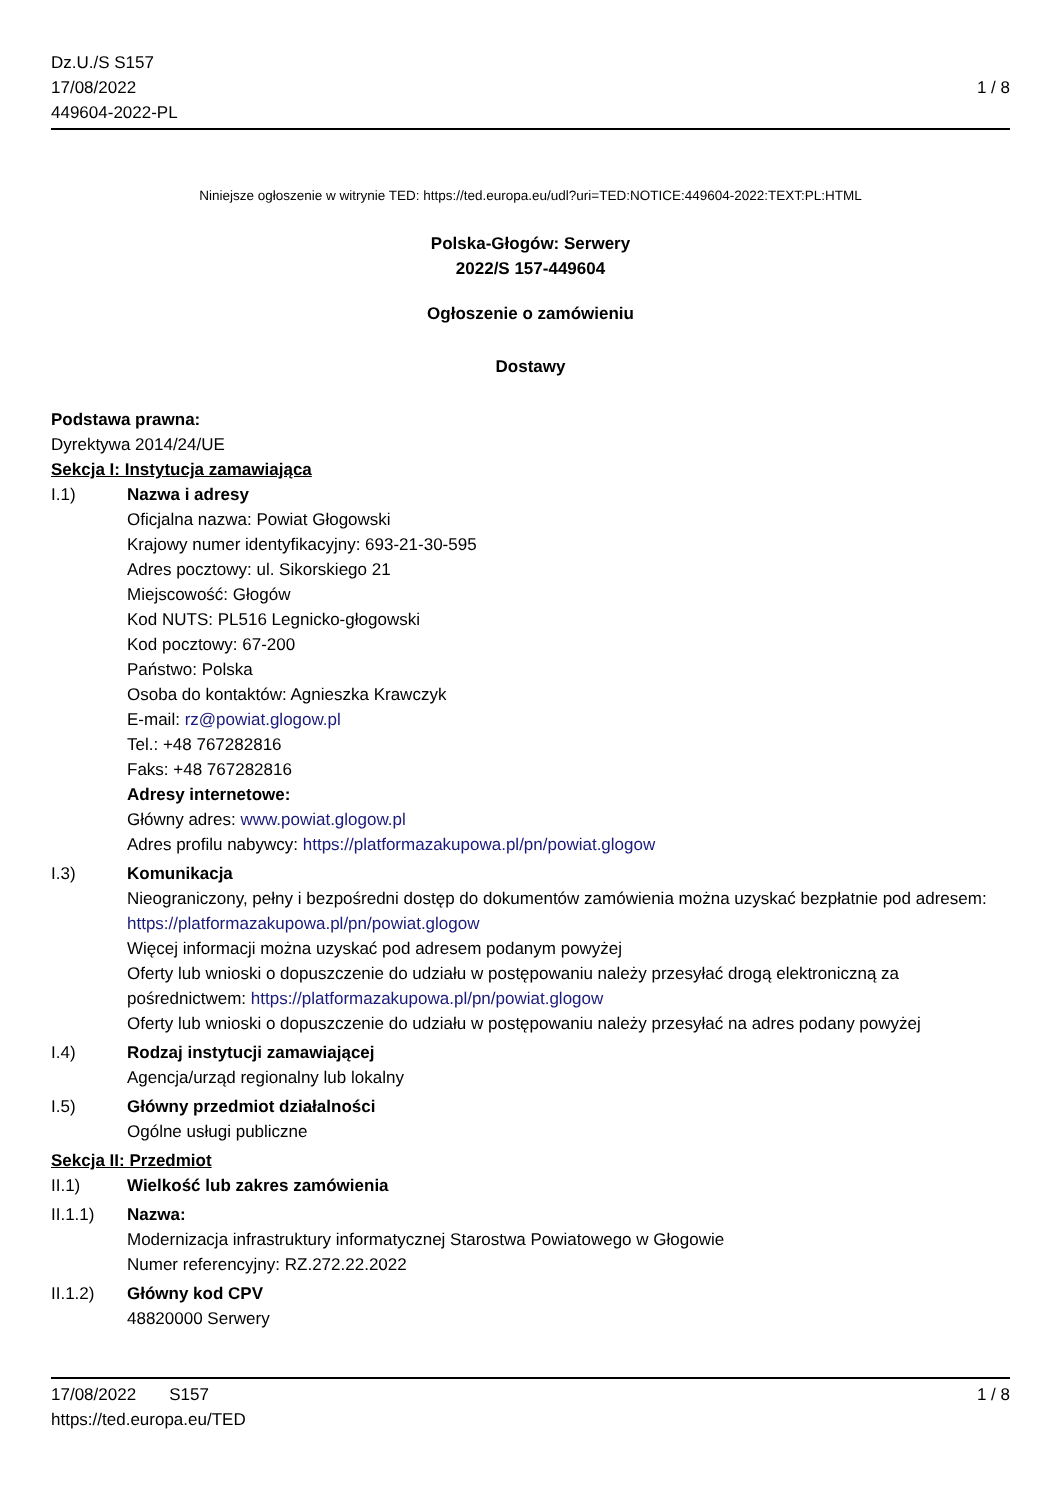Dz.U./S S157
17/08/2022
449604-2022-PL
1 / 8
Niniejsze ogłoszenie w witrynie TED: https://ted.europa.eu/udl?uri=TED:NOTICE:449604-2022:TEXT:PL:HTML
Polska-Głogów: Serwery
2022/S 157-449604
Ogłoszenie o zamówieniu
Dostawy
Podstawa prawna:
Dyrektywa 2014/24/UE
Sekcja I: Instytucja zamawiająca
I.1) Nazwa i adresy
Oficjalna nazwa: Powiat Głogowski
Krajowy numer identyfikacyjny: 693-21-30-595
Adres pocztowy: ul. Sikorskiego 21
Miejscowość: Głogów
Kod NUTS: PL516 Legnicko-głogowski
Kod pocztowy: 67-200
Państwo: Polska
Osoba do kontaktów: Agnieszka Krawczyk
E-mail: rz@powiat.glogow.pl
Tel.: +48 767282816
Faks: +48 767282816
Adresy internetowe:
Główny adres: www.powiat.glogow.pl
Adres profilu nabywcy: https://platformazakupowa.pl/pn/powiat.glogow
I.3) Komunikacja
Nieograniczony, pełny i bezpośredni dostęp do dokumentów zamówienia można uzyskać bezpłatnie pod adresem: https://platformazakupowa.pl/pn/powiat.glogow
Więcej informacji można uzyskać pod adresem podanym powyżej
Oferty lub wnioski o dopuszczenie do udziału w postępowaniu należy przesyłać drogą elektroniczną za pośrednictwem: https://platformazakupowa.pl/pn/powiat.glogow
Oferty lub wnioski o dopuszczenie do udziału w postępowaniu należy przesyłać na adres podany powyżej
I.4) Rodzaj instytucji zamawiającej
Agencja/urząd regionalny lub lokalny
I.5) Główny przedmiot działalności
Ogólne usługi publiczne
Sekcja II: Przedmiot
II.1) Wielkość lub zakres zamówienia
II.1.1) Nazwa:
Modernizacja infrastruktury informatycznej Starostwa Powiatowego w Głogowie
Numer referencyjny: RZ.272.22.2022
II.1.2) Główny kod CPV
48820000 Serwery
17/08/2022 S157
https://ted.europa.eu/TED
1 / 8